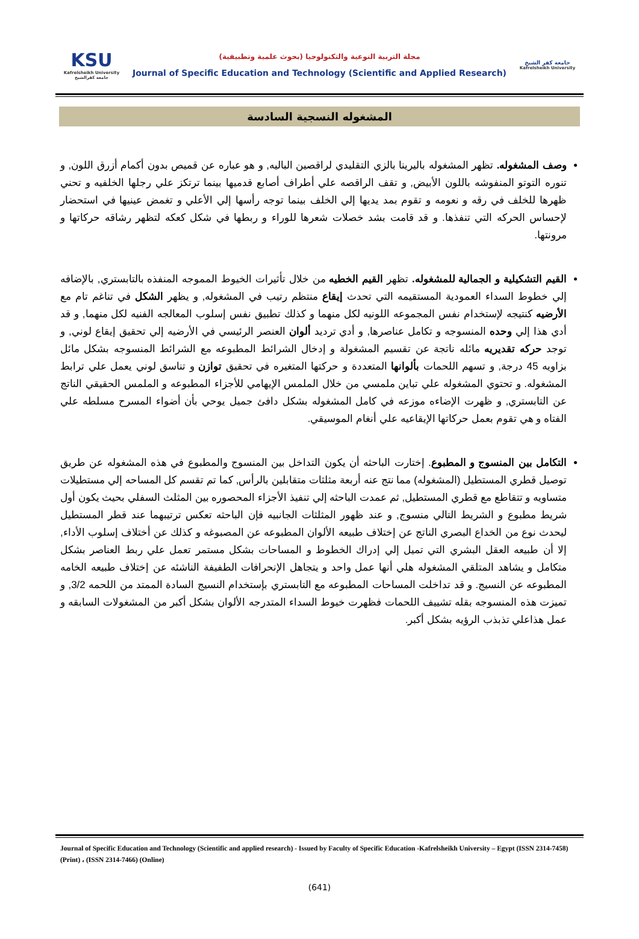KSU
Kafrelsheikh University
جامعة كفرالشيخ
مجلة التربية النوعية والتكنولوجيا (بحوث علمية وتطبيقية)
Journal of Specific Education and Technology (Scientific and Applied Research)
جامعة كفر الشيخ
Kafrelsheikh University
المشغوله النسجية السادسة
وصف المشغوله. تظهر المشغوله باليرينا بالزي التقليدي لراقصين الباليه, و هو عباره عن قميص بدون أكمام أزرق اللون, و تنوره التوتو المنفوشه باللون الأبيض, و تقف الراقصه علي أطراف أصابع قدميها بينما ترتكز علي رجلها الخلفيه و تحني ظهرها للخلف في رقه و نعومه و تقوم بمد يديها إلي الخلف بينما توجه رأسها إلي الأعلي و تغمض عينيها في استحضار لإحساس الحركه التي تنفذها. و قد قامت بشد خصلات شعرها للوراء و ربطها في شكل كعكه لتظهر رشاقه حركاتها و مرونتها.
القيم التشكيلية و الجمالية للمشغوله. تظهر القيم الخطيه من خلال تأثيرات الخيوط المموجه المنفذه بالتابستري, بالإضافه إلي خطوط السداء العمودية المستقيمه التي تحدث إيقاع منتظم رتيب في المشغوله, و يظهر الشكل في تناغم تام مع الأرضيه كنتيجه لإستخدام نفس المجموعه اللونيه لكل منهما و كذلك تطبيق نفس إسلوب المعالجه الفنيه لكل منهما, و قد أدي هذا إلي وحده المنسوجه و تكامل عناصرها, و أدي ترديد ألوان العنصر الرئيسي في الأرضيه إلي تحقيق إيقاع لوني, و توجد حركه تقديريه مائله ناتجة عن تقسيم المشغولة و إدخال الشرائط المطبوعه مع الشرائط المنسوجه بشكل مائل بزاويه 45 درجة, و تسهم اللحمات بألوانها المتعددة و حركتها المتغيره في تحقيق توازن و تناسق لوني يعمل علي ترابط المشغوله. و تحتوي المشغوله علي تباين ملمسي من خلال الملمس الإيهامي للأجزاء المطبوعه و الملمس الحقيقي الناتج عن التابستري, و ظهرت الإضاءه موزعه في كامل المشغوله بشكل دافئ جميل يوحي بأن أضواء المسرح مسلطه علي الفتاه و هي تقوم بعمل حركاتها الإيقاعيه علي أنغام الموسيقي.
التكامل بين المنسوج و المطبوع. إختارت الباحثه أن يكون التداخل بين المنسوج والمطبوع في هذه المشغوله عن طريق توصيل قطري المستطيل (المشغوله) مما نتج عنه أربعة مثلثات متقابلين بالرأس, كما تم تقسم كل المساحه إلي مستطيلات متساويه و تتقاطع مع قطري المستطيل, ثم عمدت الباحثه إلي تنفيذ الأجزاء المحصوره بين المثلث السفلي بحيث يكون أول شريط مطبوع و الشريط التالي منسوج, و عند ظهور المثلثات الجانبيه فإن الباحثه تعكس ترتيبهما عند قطر المستطيل ليحدث نوع من الخداع البصري الناتج عن إختلاف طبيعه الألوان المطبوعه عن المصبوغه و كذلك عن أختلاف إسلوب الأداء, إلا أن طبيعه العقل البشري التي تميل إلي إدراك الخطوط و المساحات بشكل مستمر تعمل علي ربط العناصر بشكل متكامل و يشاهد المتلقي المشغوله هلي أنها عمل واحد و يتجاهل الإنحرافات الطفيفة الناشئه عن إختلاف طبيعه الخامه المطبوعه عن النسيج. و قد تداخلت المساحات المطبوعه مع التابستري بإستخدام النسيج السادة الممتد من اللحمه 3/2, و تميزت هذه المنسوجه بقله تشييف اللحمات فظهرت خيوط السداء المتدرجه الألوان بشكل أكبر من المشغولات السابقه و عمل هذاعلي تذبذب الرؤيه بشكل أكبر.
Journal of Specific Education and Technology (Scientific and applied research) - Issued by Faculty of Specific Education -Kafrelsheikh University – Egypt (ISSN 2314-7458) (Print) ، (ISSN 2314-7466) (Online)
(641)